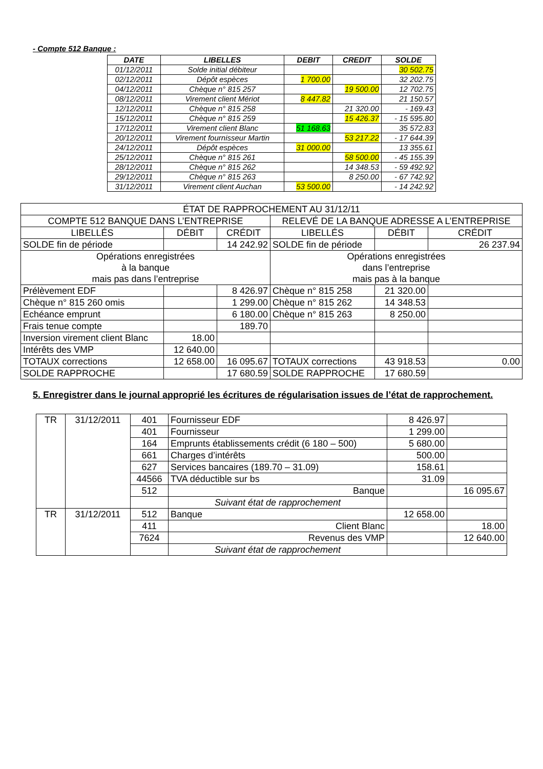- Compte 512 Banque :
| DATE | LIBELLES | DEBIT | CREDIT | SOLDE |
| --- | --- | --- | --- | --- |
| 01/12/2011 | Solde initial débiteur | | | 30 502.75 |
| 02/12/2011 | Dépôt espèces | 1 700.00 | | 32 202.75 |
| 04/12/2011 | Chèque n° 815 257 | | 19 500.00 | 12 702.75 |
| 08/12/2011 | Virement client Mériot | 8 447.82 | | 21 150.57 |
| 12/12/2011 | Chèque n° 815 258 | | 21 320.00 | - 169.43 |
| 15/12/2011 | Chèque n° 815 259 | | 15 426.37 | - 15 595.80 |
| 17/12/2011 | Virement client Blanc | 51 168.63 | | 35 572.83 |
| 20/12/2011 | Virement fournisseur Martin | | 53 217.22 | - 17 644.39 |
| 24/12/2011 | Dépôt espèces | 31 000.00 | | 13 355.61 |
| 25/12/2011 | Chèque n° 815 261 | | 58 500.00 | - 45 155.39 |
| 28/12/2011 | Chèque n° 815 262 | | 14 348.53 | - 59 492.92 |
| 29/12/2011 | Chèque n° 815 263 | | 8 250.00 | - 67 742.92 |
| 31/12/2011 | Virement client Auchan | 53 500.00 | | - 14 242.92 |
| ÉTAT DE RAPPROCHEMENT AU 31/12/11 | | | | | |
| COMPTE 512 BANQUE DANS L’ENTREPRISE | | | RELEVÉ DE LA BANQUE ADRESSE A L’ENTREPRISE | | |
| LIBELLÉS | DÉBIT | CRÉDIT | LIBELLÉS | DÉBIT | CRÉDIT |
| SOLDE fin de période | | 14 242.92 | SOLDE fin de période | | 26 237.94 |
| Opérations enregistrées à la banque mais pas dans l’entreprise | | | Opérations enregistrées dans l’entreprise mais pas à la banque | | |
| Prélèvement EDF | | 8 426.97 | Chèque n° 815 258 | 21 320.00 | |
| Chèque n° 815 260 omis | | 1 299.00 | Chèque n° 815 262 | 14 348.53 | |
| Echéance emprunt | | 6 180.00 | Chèque n° 815 263 | 8 250.00 | |
| Frais tenue compte | | 189.70 | | | |
| Inversion virement client Blanc | 18.00 | | | | |
| Intérêts des VMP | 12 640.00 | | | | |
| TOTAUX corrections | 12 658.00 | 16 095.67 | TOTAUX corrections | 43 918.53 | 0.00 |
| SOLDE RAPPROCHE | | 17 680.59 | SOLDE RAPPROCHE | 17 680.59 | |
5. Enregistrer dans le journal approprié les écritures de régularisation issues de l’état de rapprochement.
| TR | 31/12/2011 | 401 | Fournisseur EDF | 8 426.97 | |
| | | 401 | Fournisseur | 1 299.00 | |
| | | 164 | Emprunts établissements crédit (6 180 – 500) | 5 680.00 | |
| | | 661 | Charges d’intérêts | 500.00 | |
| | | 627 | Services bancaires (189.70 – 31.09) | 158.61 | |
| | | 44566 | TVA déductible sur bs | 31.09 | |
| | | 512 | Banque | | 16 095.67 |
| | | | Suivant état de rapprochement | | |
| TR | 31/12/2011 | 512 | Banque | 12 658.00 | |
| | | 411 | Client Blanc | | 18.00 |
| | | 7624 | Revenus des VMP | | 12 640.00 |
| | | | Suivant état de rapprochement | | |